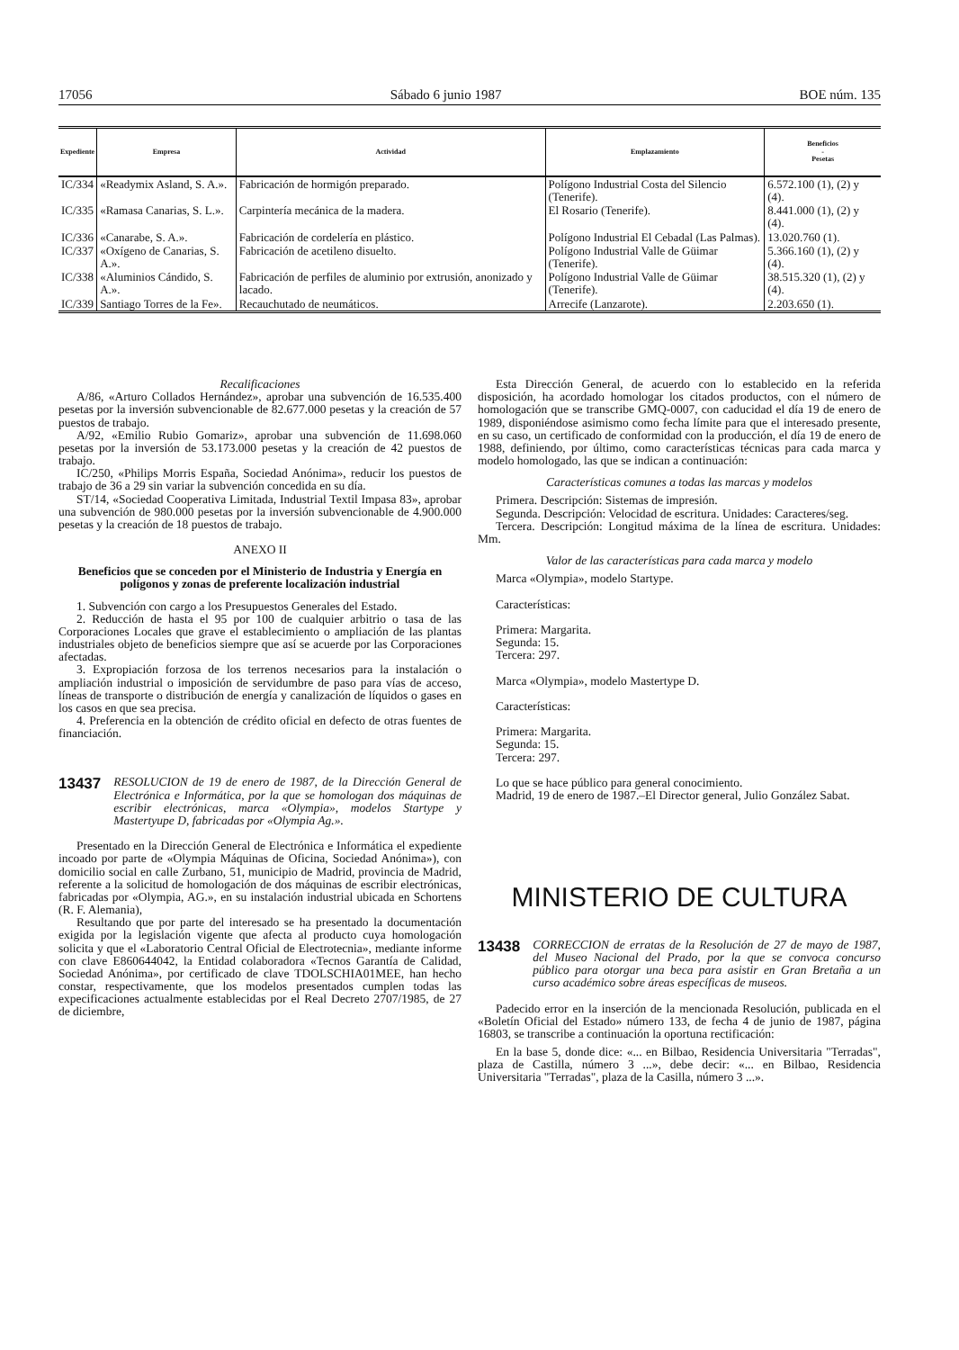17056 Sábado 6 junio 1987 BOE núm. 135
| Expediente | Empresa | Actividad | Emplazamiento | Beneficios - Pesetas |
| --- | --- | --- | --- | --- |
| IC/334 | «Readymix Asland, S. A.». | Fabricación de hormigón preparado. | Polígono Industrial Costa del Silencio (Tenerife). | 6.572.100 (1), (2) y (4). |
| IC/335 | «Ramasa Canarias, S. L.». | Carpintería mecánica de la madera. | El Rosario (Tenerife). | 8.441.000 (1), (2) y (4). |
| IC/336 | «Canarabe, S. A.». | Fabricación de cordelería en plástico. | Polígono Industrial El Cebadal (Las Palmas). | 13.020.760 (1). |
| IC/337 | «Oxígeno de Canarias, S. A.». | Fabricación de acetileno disuelto. | Polígono Industrial Valle de Güimar (Tenerife). | 5.366.160 (1), (2) y (4). |
| IC/338 | «Aluminios Cándido, S. A.». | Fabricación de perfiles de aluminio por extrusión, anonizado y lacado. | Polígono Industrial Valle de Güimar (Tenerife). | 38.515.320 (1), (2) y (4). |
| IC/339 | Santiago Torres de la Fe». | Recauchutado de neumáticos. | Arrecife (Lanzarote). | 2.203.650 (1). |
Recalificaciones
A/86, «Arturo Collados Hernández», aprobar una subvención de 16.535.400 pesetas por la inversión subvencionable de 82.677.000 pesetas y la creación de 57 puestos de trabajo.
A/92, «Emilio Rubio Gomariz», aprobar una subvención de 11.698.060 pesetas por la inversión de 53.173.000 pesetas y la creación de 42 puestos de trabajo.
IC/250, «Philips Morris España, Sociedad Anónima», reducir los puestos de trabajo de 36 a 29 sin variar la subvención concedida en su día.
ST/14, «Sociedad Cooperativa Limitada, Industrial Textil Impasa 83», aprobar una subvención de 980.000 pesetas por la inversión subvencionable de 4.900.000 pesetas y la creación de 18 puestos de trabajo.
ANEXO II
Beneficios que se conceden por el Ministerio de Industria y Energía en polígonos y zonas de preferente localización industrial
1. Subvención con cargo a los Presupuestos Generales del Estado.
2. Reducción de hasta el 95 por 100 de cualquier arbitrio o tasa de las Corporaciones Locales que grave el establecimiento o ampliación de las plantas industriales objeto de beneficios siempre que así se acuerde por las Corporaciones afectadas.
3. Expropiación forzosa de los terrenos necesarios para la instalación o ampliación industrial o imposición de servidumbre de paso para vías de acceso, líneas de transporte o distribución de energía y canalización de líquidos o gases en los casos en que sea precisa.
4. Preferencia en la obtención de crédito oficial en defecto de otras fuentes de financiación.
13437 RESOLUCION de 19 de enero de 1987, de la Dirección General de Electrónica e Informática, por la que se homologan dos máquinas de escribir electrónicas, marca «Olympia», modelos Startype y Mastertyupe D, fabricadas por «Olympia Ag.».
Presentado en la Dirección General de Electrónica e Informática el expediente incoado por parte de «Olympia Máquinas de Oficina, Sociedad Anónima»), con domicilio social en calle Zurbano, 51, municipio de Madrid, provincia de Madrid, referente a la solicitud de homologación de dos máquinas de escribir electrónicas, fabricadas por «Olympia, AG.», en su instalación industrial ubicada en Schortens (R. F. Alemania),
Resultando que por parte del interesado se ha presentado la documentación exigida por la legislación vigente que afecta al producto cuya homologación solicita y que el «Laboratorio Central Oficial de Electrotecnia», mediante informe con clave E860644042, la Entidad colaboradora «Tecnos Garantía de Calidad, Sociedad Anónima», por certificado de clave TDOLSCHIA01MEE, han hecho constar, respectivamente, que los modelos presentados cumplen todas las expecificaciones actualmente establecidas por el Real Decreto 2707/1985, de 27 de diciembre,
Esta Dirección General, de acuerdo con lo establecido en la referida disposición, ha acordado homologar los citados productos, con el número de homologación que se transcribe GMQ-0007, con caducidad el día 19 de enero de 1989, disponiéndose asimismo como fecha límite para que el interesado presente, en su caso, un certificado de conformidad con la producción, el día 19 de enero de 1988, definiendo, por último, como características técnicas para cada marca y modelo homologado, las que se indican a continuación:
Características comunes a todas las marcas y modelos
Primera. Descripción: Sistemas de impresión.
Segunda. Descripción: Velocidad de escritura. Unidades: Caracteres/seg.
Tercera. Descripción: Longitud máxima de la línea de escritura. Unidades: Mm.
Valor de las características para cada marca y modelo
Marca «Olympia», modelo Startype.
Características:
Primera: Margarita.
Segunda: 15.
Tercera: 297.
Marca «Olympia», modelo Mastertype D.
Características:
Primera: Margarita.
Segunda: 15.
Tercera: 297.
Lo que se hace público para general conocimiento.
Madrid, 19 de enero de 1987.–El Director general, Julio González Sabat.
MINISTERIO DE CULTURA
13438 CORRECCION de erratas de la Resolución de 27 de mayo de 1987, del Museo Nacional del Prado, por la que se convoca concurso público para otorgar una beca para asistir en Gran Bretaña a un curso académico sobre áreas específicas de museos.
Padecido error en la inserción de la mencionada Resolución, publicada en el «Boletín Oficial del Estado» número 133, de fecha 4 de junio de 1987, página 16803, se transcribe a continuación la oportuna rectificación:
En la base 5, donde dice: «... en Bilbao, Residencia Universitaria "Terradas", plaza de Castilla, número 3 ...», debe decir: «... en Bilbao, Residencia Universitaria "Terradas", plaza de la Casilla, número 3 ...».